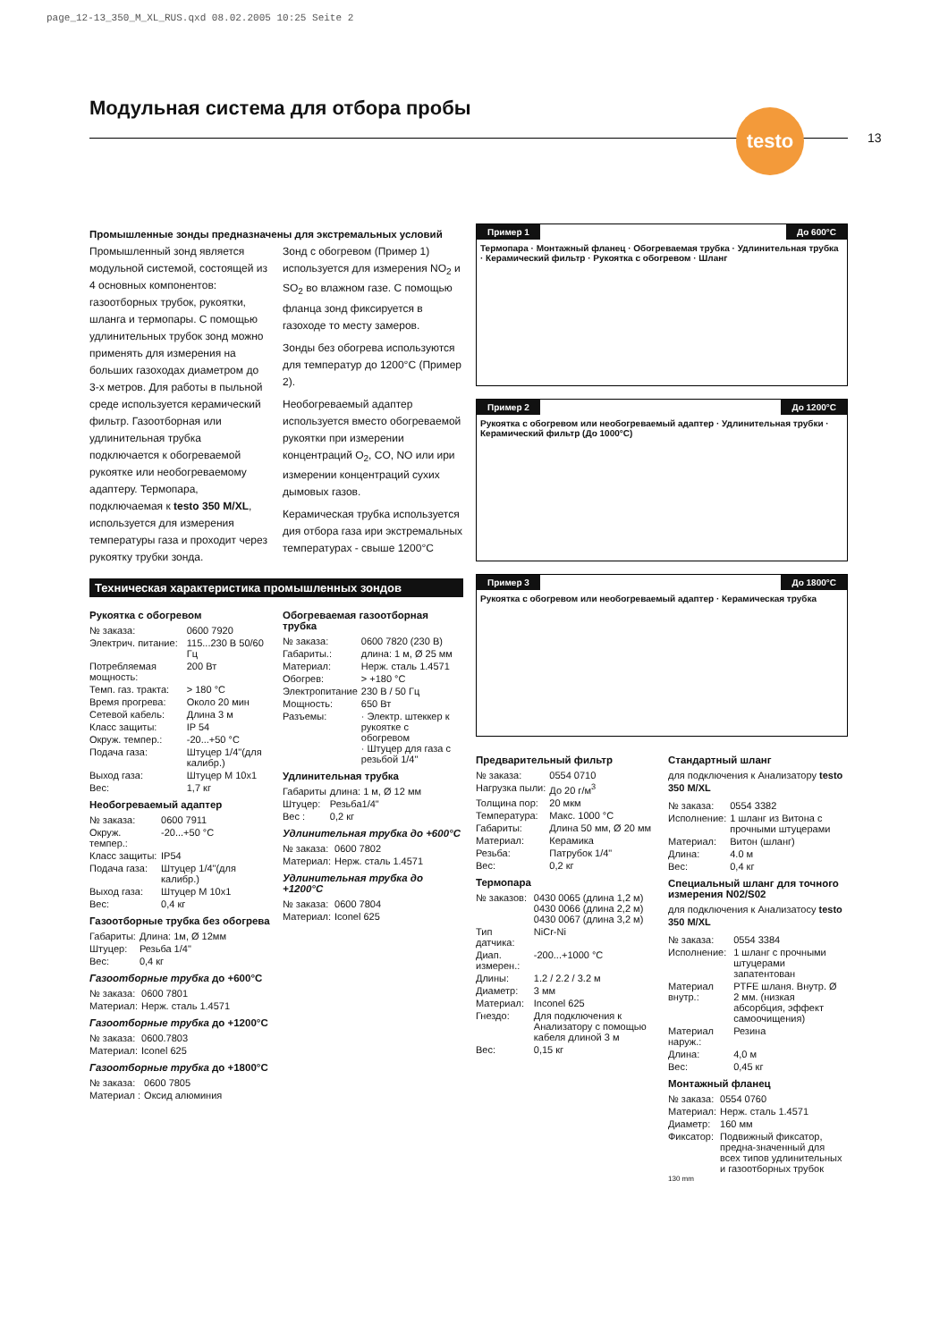page_12-13_350_M_XL_RUS.qxd 08.02.2005 10:25 Seite 2
Модульная система для отбора пробы
testo
13
Промышленные зонды предназначены для экстремальных условий
Промышленный зонд является модульной системой, состоящей из 4 основных компонентов: газоотборных трубок, рукоятки, шланга и термопары. С помощью удлинительных трубок зонд можно применять для измерения на больших газоходах диаметром до 3-х метров. Для работы в пыльной среде используется керамический фильтр. Газоотборная или удлинительная трубка подключается к обогреваемой рукоятке или необогреваемому адаптеру. Термопара, подключаемая к testo 350 M/XL, используется для измерения температуры газа и проходит через рукоятку трубки зонда.
Зонд с обогревом (Пример 1) используется для измерения NO<sub>2</sub> и SO<sub>2</sub> во влажном газе. С помощью фланца зонд фиксируется в газоходе то месту замеров.
Зонды без обогрева используются для температур до 1200°C (Пример 2).
Необогреваемый адаптер используется вместо обогреваемой рукоятки при измерении концентраций O<sub>2</sub>, CO, NO или ири измерении концентраций сухих дымовых газов.
Керамическая трубка используется дия отбора газа ири экстремальных температурах - свыше 1200°C
Техническая характеристика промышленных зондов
Рукоятка с обогревом
| № заказа: | 0600 7920 |
| Электрич. питание: | 115...230 В 50/60 Гц |
| Потребляемая мощность: | 200 Вт |
| Темп. газ. тракта: | > 180 °C |
| Время прогрева: | Около 20 мин |
| Сетевой кабель: | Длина 3 м |
| Класс защиты: | IP 54 |
| Окруж. темпер.: | -20...+50 °C |
| Подача газа: | Штуцер 1/4"(для калибр.) |
| Выход газа: | Штуцер М 10x1 |
| Вес: | 1,7 кг |
Необогреваемый адаптер
| № заказа: | 0600 7911 |
| Окруж. темпер.: | -20...+50 °C |
| Класс защиты: | IP54 |
| Подача газа: | Штуцер 1/4"(для калибр.) |
| Выход газа: | Штуцер М 10x1 |
| Вес: | 0,4 кг |
Газоотборные трубка без обогрева
| Габариты: | Длина: 1м, Ø 12мм |
| Штуцер: | Резьба 1/4" |
| Вес: | 0,4 кг |
Газоотборные трубка до +600°C
| № заказа: | 0600 7801 |
| Материал: | Нерж. сталь 1.4571 |
Газоотборные трубка до +1200°C
| № заказа: | 0600.7803 |
| Материал: | Iconel 625 |
Газоотборные трубка до +1800°C
| № заказа: | 0600 7805 |
| Материал : | Оксид алюминия |
Обогреваемая газоотборная трубка
| № заказа: | 0600 7820 (230 В) |
| Габариты.: | длина: 1 м, Ø 25 мм |
| Материал: | Нерж. сталь 1.4571 |
| Обогрев: | > +180 °C |
| Электропитание | 230 В / 50 Гц |
| Мощность: | 650 Вт |
| Разъемы: | · Электр. штеккер к рукоятке с обогревом · Штуцер для газа с резьбой 1/4" |
Удлинительная трубка
| Габариты | длина: 1 м, Ø 12 мм |
| Штуцер: | Резьба1/4" |
| Вес : | 0,2 кг |
Удлинительная трубка до +600°C
| № заказа: | 0600 7802 |
| Материал: | Нерж. сталь 1.4571 |
Удлинительная трубка до +1200°C
| № заказа: | 0600 7804 |
| Материал: | Iconel 625 |
Пример 1 До 600°C
Термопара · Монтажный фланец · Обогреваемая трубка · Удлинительная трубка · Керамический фильтр · Рукоятка с обогревом · Шланг
Пример 2 До 1200°C
Рукоятка с обогревом или необогреваемый адаптер · Удлинительная трубки · Керамический фильтр (До 1000°C)
Пример 3 До 1800°C
Рукоятка с обогревом или необогреваемый адаптер · Керамическая трубка
Предварительный фильтр
| № заказа: | 0554 0710 |
| Нагрузка пыли: | До 20 г/м<sup>3</sup> |
| Толщина пор: | 20 мкм |
| Температура: | Макс. 1000 °C |
| Габариты: | Длина 50 мм, Ø 20 мм |
| Материал: | Керамика |
| Резьба: | Патрубок 1/4" |
| Вес: | 0,2 кг |
Термопара
| № заказов: | 0430 0065 (длина 1,2 м) 0430 0066 (длина 2,2 м) 0430 0067 (длина 3,2 м) |
| Тип датчика: | NiCr-Ni |
| Диап. измерен.: | -200...+1000 °C |
| Длины: | 1.2 / 2.2 / 3.2 м |
| Диаметр: | 3 мм |
| Материал: | Inconel 625 |
| Гнездо: | Для подключения к Анализатору с помощью кабеля длиной 3 м |
| Вес: | 0,15 кг |
Стандартный шланг
для подключения к Анализатору testo 350 M/XL
| № заказа: | 0554 3382 |
| Исполнение: | 1 шланг из Витона с прочными штуцерами |
| Материал: | Витон (шланг) |
| Длина: | 4.0 м |
| Вес: | 0,4 кг |
Специальный шланг для точного измерения N02/S02
для подключения к Анализатосу testo 350 M/XL
| № заказа: | 0554 3384 |
| Исполнение: | 1 шланг с прочными штуцерами запатентован |
| Материал внутр.: | PTFE шланя. Внутр. Ø 2 мм. (низкая абсорбция, эффект самоочищения) |
| Материал наруж.: | Резина |
| Длина: | 4,0 м |
| Вес: | 0,45 кг |
Монтажный фланец
| № заказа: | 0554 0760 |
| Материал: | Нерж. сталь 1.4571 |
| Диаметр: | 160 мм |
| Фиксатор: | Подвижный фиксатор, предна-значенный для всех типов удлинительных и газоотборных трубок |
130 mm